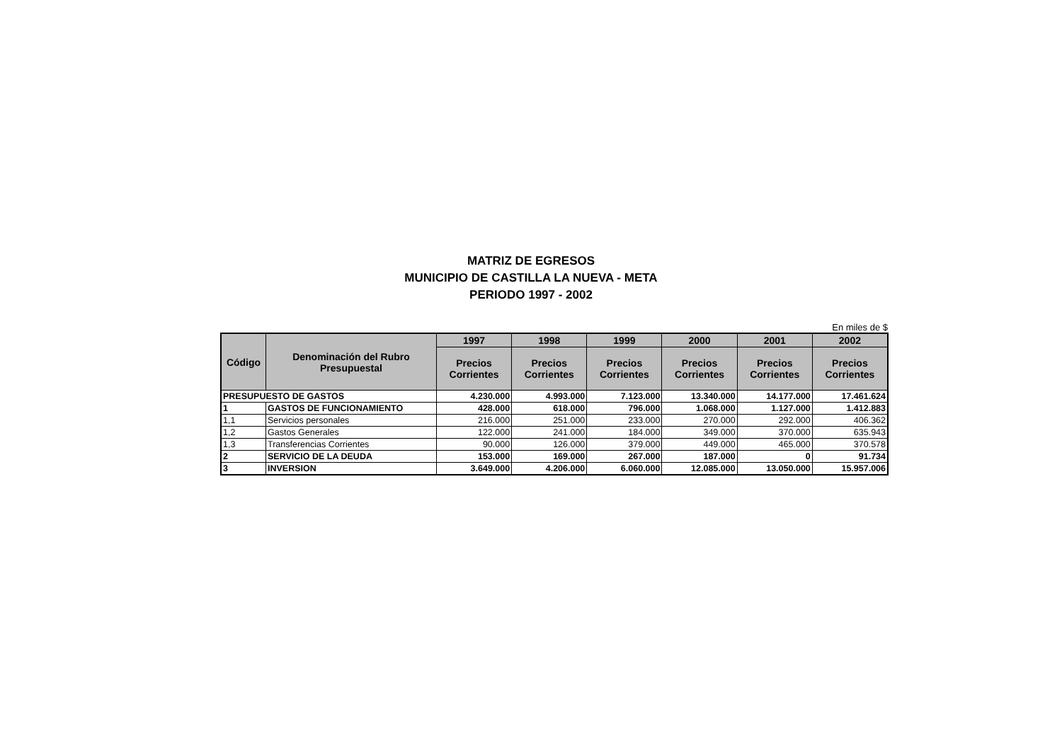MATRIZ DE EGRESOS
MUNICIPIO DE CASTILLA LA NUEVA - META
PERIODO 1997 - 2002
En miles de $
| Código | Denominación del Rubro Presupuestal | 1997 | 1998 | 1999 | 2000 | 2001 | 2002 |
| --- | --- | --- | --- | --- | --- | --- | --- |
| | | Precios Corrientes | Precios Corrientes | Precios Corrientes | Precios Corrientes | Precios Corrientes | Precios Corrientes |
| PRESUPUESTO DE GASTOS | | 4.230.000 | 4.993.000 | 7.123.000 | 13.340.000 | 14.177.000 | 17.461.624 |
| 1 | GASTOS DE FUNCIONAMIENTO | 428.000 | 618.000 | 796.000 | 1.068.000 | 1.127.000 | 1.412.883 |
| 1,1 | Servicios personales | 216.000 | 251.000 | 233.000 | 270.000 | 292.000 | 406.362 |
| 1,2 | Gastos Generales | 122.000 | 241.000 | 184.000 | 349.000 | 370.000 | 635.943 |
| 1,3 | Transferencias Corrientes | 90.000 | 126.000 | 379.000 | 449.000 | 465.000 | 370.578 |
| 2 | SERVICIO DE LA DEUDA | 153.000 | 169.000 | 267.000 | 187.000 | 0 | 91.734 |
| 3 | INVERSION | 3.649.000 | 4.206.000 | 6.060.000 | 12.085.000 | 13.050.000 | 15.957.006 |